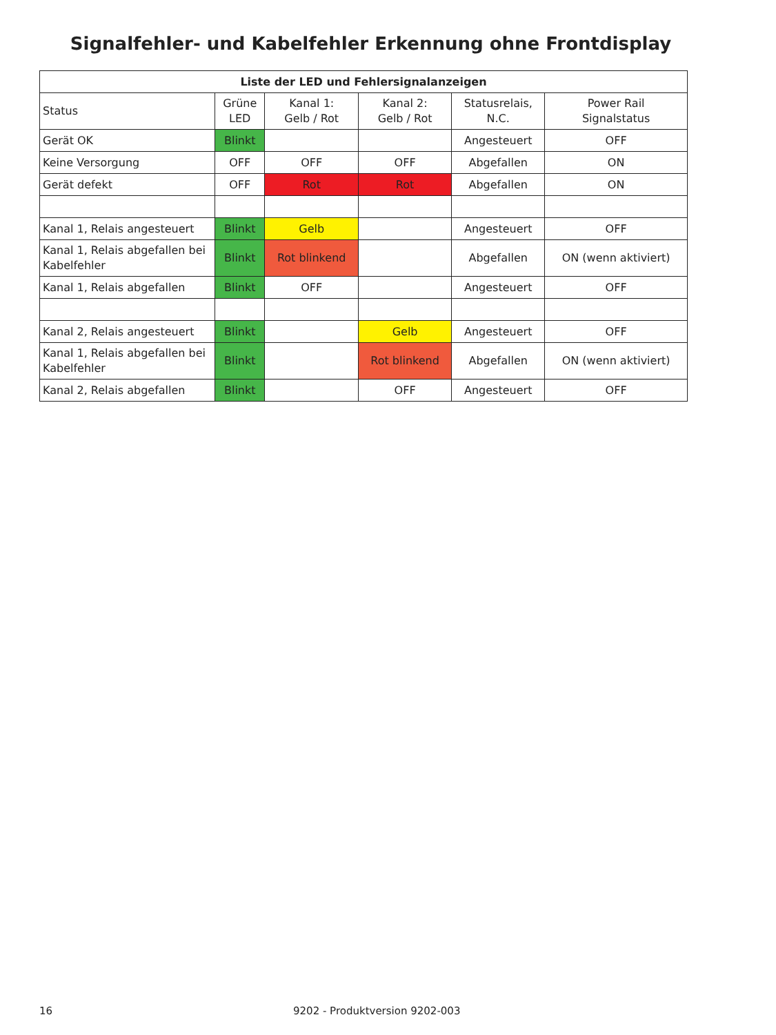Signalfehler- und Kabelfehler Erkennung ohne Frontdisplay
| Liste der LED und Fehlersignalanzeigen | | | | | |
| --- | --- | --- | --- | --- | --- |
| Status | Grüne LED | Kanal 1: Gelb / Rot | Kanal 2: Gelb / Rot | Statusrelais, N.C. | Power Rail Signalstatus |
| Gerät OK | Blinkt | | | Angesteuert | OFF |
| Keine Versorgung | OFF | OFF | OFF | Abgefallen | ON |
| Gerät defekt | OFF | Rot | Rot | Abgefallen | ON |
| Kanal 1, Relais angesteuert | Blinkt | Gelb | | Angesteuert | OFF |
| Kanal 1, Relais abgefallen bei Kabelfehler | Blinkt | Rot blinkend | | Abgefallen | ON (wenn aktiviert) |
| Kanal 1, Relais abgefallen | Blinkt | OFF | | Angesteuert | OFF |
| Kanal 2, Relais angesteuert | Blinkt | | Gelb | Angesteuert | OFF |
| Kanal 1, Relais abgefallen bei Kabelfehler | Blinkt | | Rot blinkend | Abgefallen | ON (wenn aktiviert) |
| Kanal 2, Relais abgefallen | Blinkt | | OFF | Angesteuert | OFF |
16 9202 - Produktversion 9202-003